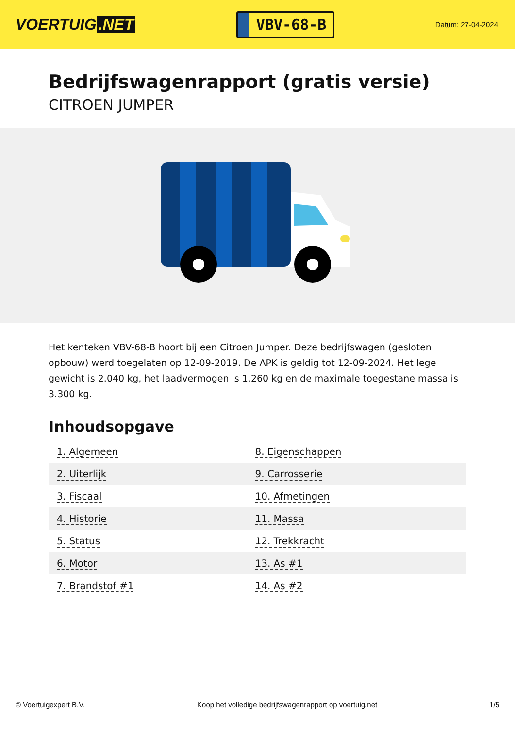VOERTUIG.NET
VBV-68-B
Datum: 27-04-2024
Bedrijfswagenrapport (gratis versie)
CITROEN JUMPER
Het kenteken VBV-68-B hoort bij een Citroen Jumper. Deze bedrijfswagen (gesloten opbouw) werd toegelaten op 12-09-2019. De APK is geldig tot 12-09-2024. Het lege gewicht is 2.040 kg, het laadvermogen is 1.260 kg en de maximale toegestane massa is 3.300 kg.
Inhoudsopgave
| 1. Algemeen | 8. Eigenschappen |
| 2. Uiterlijk | 9. Carrosserie |
| 3. Fiscaal | 10. Afmetingen |
| 4. Historie | 11. Massa |
| 5. Status | 12. Trekkracht |
| 6. Motor | 13. As #1 |
| 7. Brandstof #1 | 14. As #2 |
© Voertuigexpert B.V. Koop het volledige bedrijfswagenrapport op voertuig.net 1/5